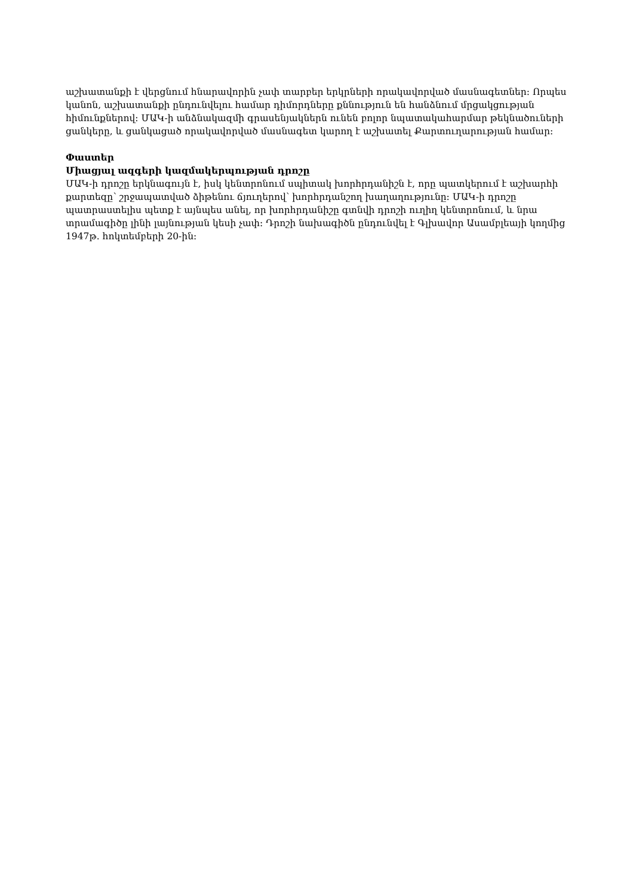աշխատանքի է վերցնում հնարավորին չափ տարբեր երկրների որակավորված մասնագետներ: Որպես կանոն, աշխատանքի ընդունվելու համար դիմորդները քննություն են հանձնում մրցակցության հիմունքներով: ՄԱԿ-ի անձնակազմի գրասենյակներն ունեն բոլոր նպատակահարմար թեկնածուների ցանկերը, և ցանկացած որակավորված մասնագետ կարող է աշխատել Քարտուղարության համար:
Փաստեր
Միացյալ ազգերի կազմակերպության դրոշը
ՄԱԿ-ի դրոշը երկնագույն է, իսկ կենտրոնում սպիտակ խորհրդանիշն է, որը պատկերում է աշխարհի քարտեզը՝ շրջապատված ձիթենու ճյուղերով՝ խորհրդանշող խաղաղությունը: ՄԱԿ-ի դրոշը պատրաստելիս պետք է այնպես անել, որ խորհրդանիշը գտնվի դրոշի ուղիղ կենտրոնում, և նրա տրամագիծը լինի լայնության կեսի չափ: Դրոշի նախագիծն ընդունվել է Գլխավոր Ասամբլեայի կողմից 1947թ. հոկտեմբերի 20-ին: